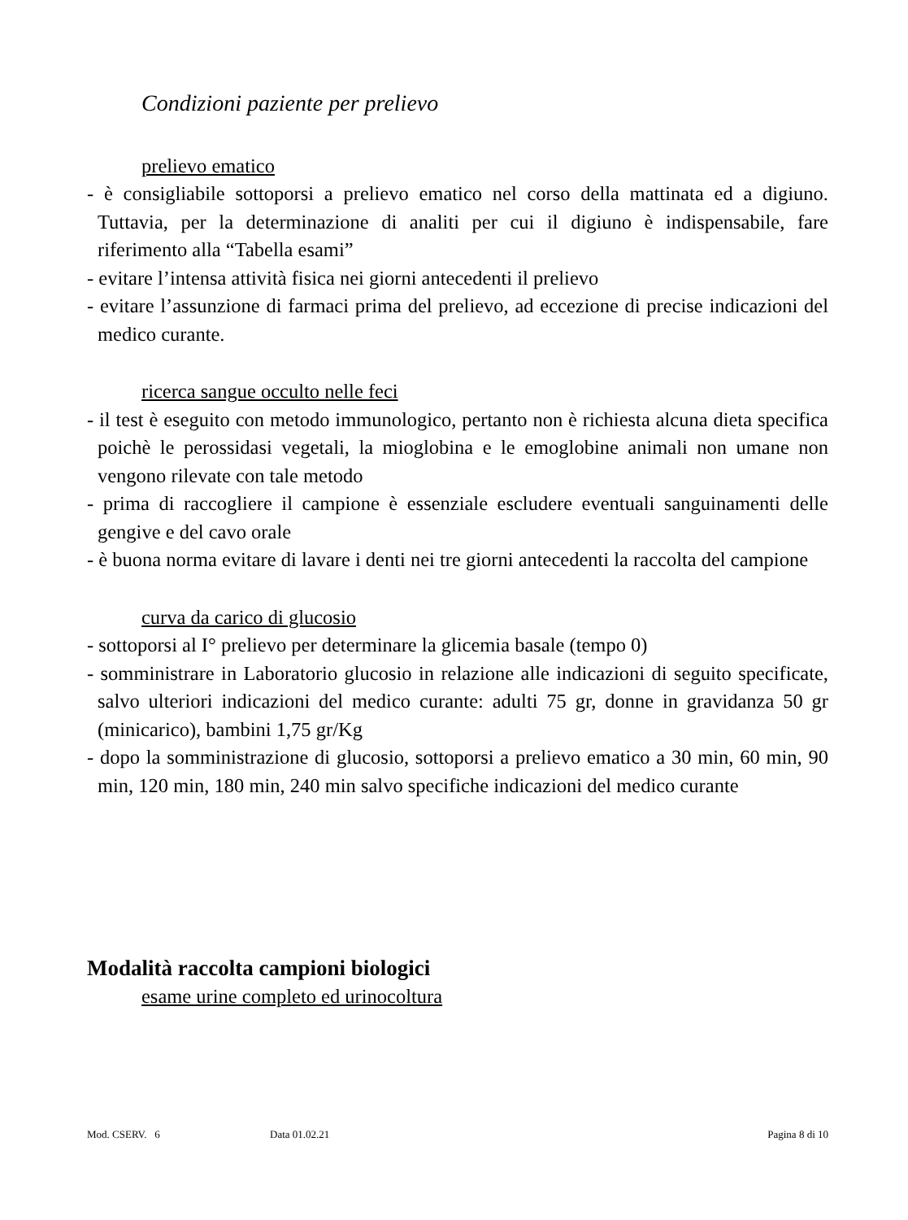Condizioni paziente per prelievo
prelievo ematico
- è consigliabile sottoporsi a prelievo ematico nel corso della mattinata ed a digiuno. Tuttavia, per la determinazione di analiti per cui il digiuno è indispensabile, fare riferimento alla “Tabella esami”
- evitare l’intensa attività fisica nei giorni antecedenti il prelievo
- evitare l’assunzione di farmaci prima del prelievo, ad eccezione di precise indicazioni del medico curante.
ricerca sangue occulto nelle feci
- il test è eseguito con metodo immunologico, pertanto non è richiesta alcuna dieta specifica poichè le perossidasi vegetali, la mioglobina e le emoglobine animali non umane non vengono rilevate con tale metodo
- prima di raccogliere il campione è essenziale escludere eventuali sanguinamenti delle gengive e del cavo orale
- è buona norma evitare di lavare i denti nei tre giorni antecedenti la raccolta del campione
curva da carico di glucosio
- sottoporsi al I° prelievo per determinare la glicemia basale (tempo 0)
- somministrare in Laboratorio glucosio in relazione alle indicazioni di seguito specificate, salvo ulteriori indicazioni del medico curante: adulti 75 gr, donne in gravidanza 50 gr (minicarico), bambini 1,75 gr/Kg
- dopo la somministrazione di glucosio, sottoporsi a prelievo ematico a 30 min, 60 min, 90 min, 120 min, 180 min, 240 min salvo specifiche indicazioni del medico curante
Modalità raccolta campioni biologici
esame urine completo ed urinocoltura
Mod. CSERV. 6 Data 01.02.21 Pagina 8 di 10